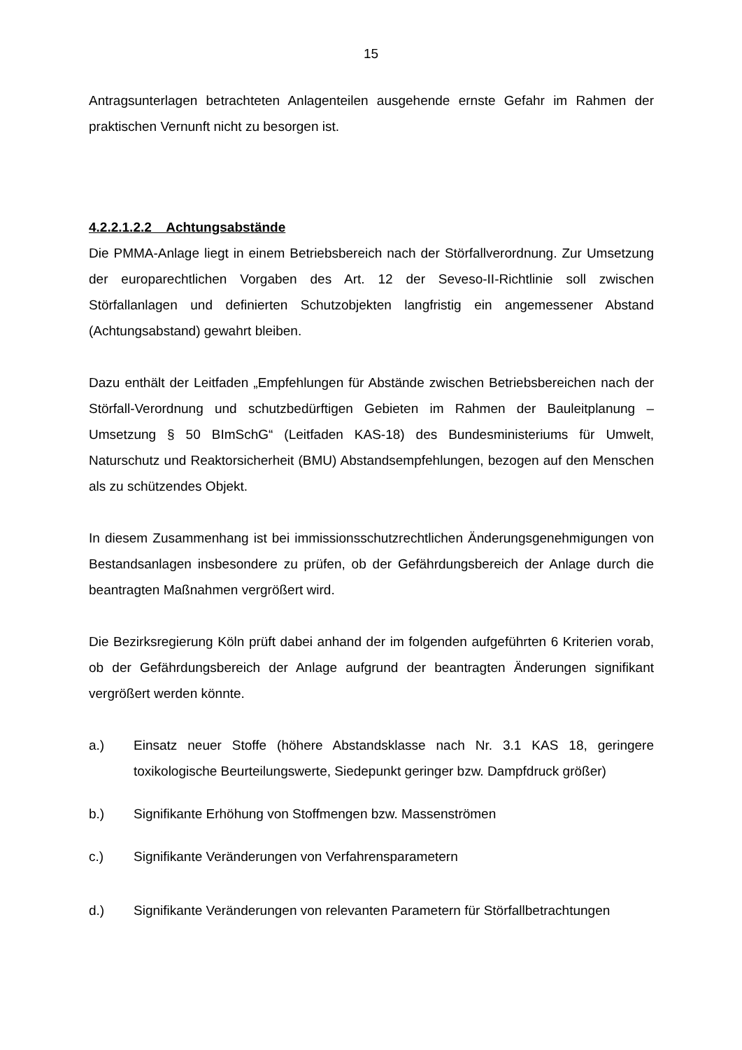15
Antragsunterlagen betrachteten Anlagenteilen ausgehende ernste Gefahr im Rahmen der praktischen Vernunft nicht zu besorgen ist.
4.2.2.1.2.2 Achtungsabstände
Die PMMA-Anlage liegt in einem Betriebsbereich nach der Störfallverordnung. Zur Umsetzung der europarechtlichen Vorgaben des Art. 12 der Seveso-II-Richtlinie soll zwischen Störfallanlagen und definierten Schutzobjekten langfristig ein angemessener Abstand (Achtungsabstand) gewahrt bleiben.
Dazu enthält der Leitfaden „Empfehlungen für Abstände zwischen Betriebsbereichen nach der Störfall-Verordnung und schutzbedürftigen Gebieten im Rahmen der Bauleitplanung – Umsetzung § 50 BImSchG“ (Leitfaden KAS-18) des Bundesministeriums für Umwelt, Naturschutz und Reaktorsicherheit (BMU) Abstandsempfehlungen, bezogen auf den Menschen als zu schützendes Objekt.
In diesem Zusammenhang ist bei immissionsschutzrechtlichen Änderungsgenehmigungen von Bestandsanlagen insbesondere zu prüfen, ob der Gefährdungsbereich der Anlage durch die beantragten Maßnahmen vergrößert wird.
Die Bezirksregierung Köln prüft dabei anhand der im folgenden aufgeführten 6 Kriterien vorab, ob der Gefährdungsbereich der Anlage aufgrund der beantragten Änderungen signifikant vergrößert werden könnte.
a.) Einsatz neuer Stoffe (höhere Abstandsklasse nach Nr. 3.1 KAS 18, geringere toxikologische Beurteilungswerte, Siedepunkt geringer bzw. Dampfdruck größer)
b.) Signifikante Erhöhung von Stoffmengen bzw. Massenströmen
c.) Signifikante Veränderungen von Verfahrensparametern
d.) Signifikante Veränderungen von relevanten Parametern für Störfallbetrachtungen